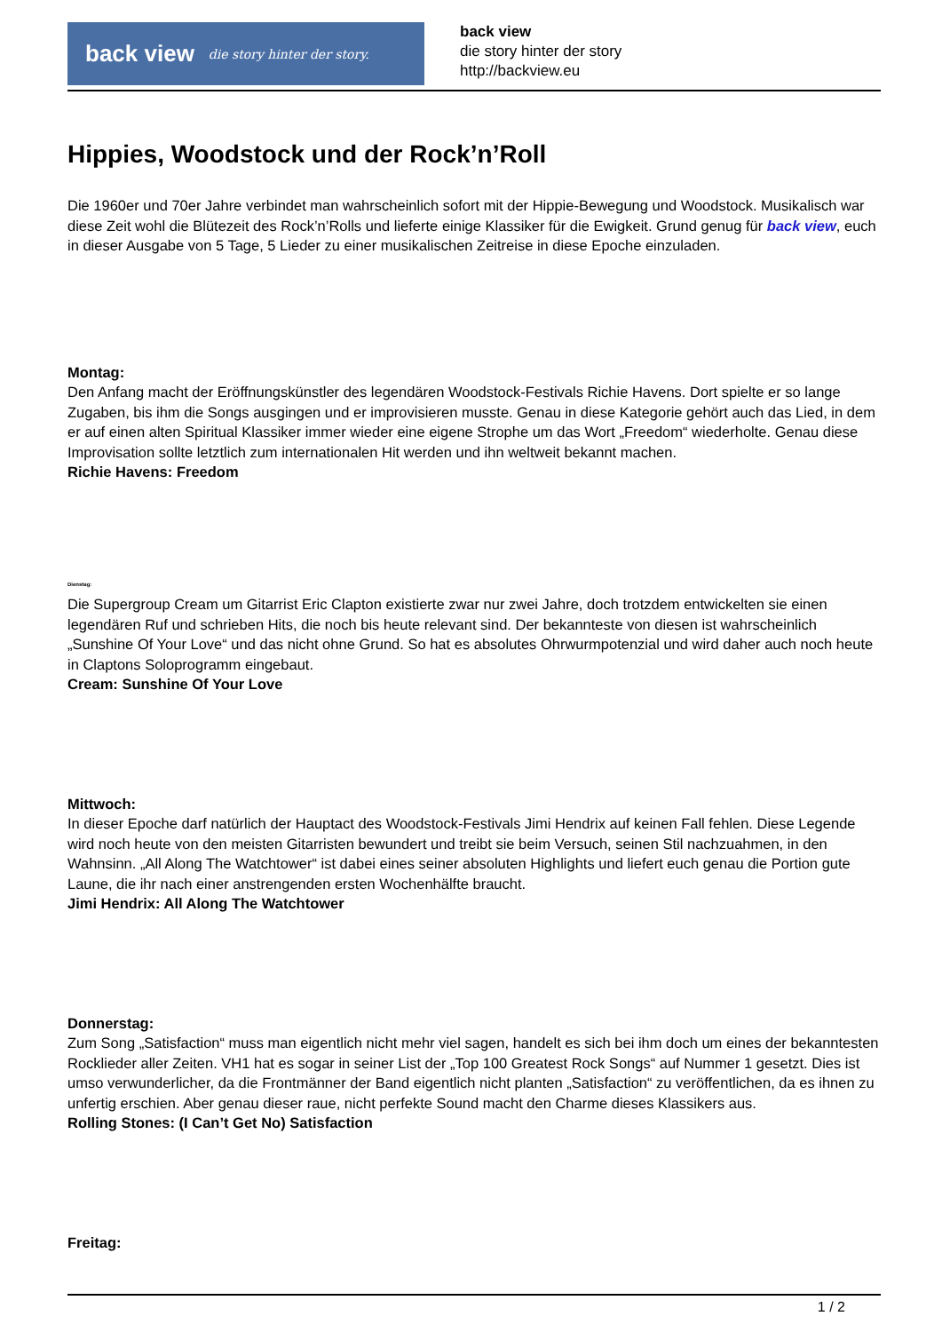back view die story hinter der story.
back view
die story hinter der story
http://backview.eu
Hippies, Woodstock und der Rock’n’Roll
Die 1960er und 70er Jahre verbindet man wahrscheinlich sofort mit der Hippie-Bewegung und Woodstock. Musikalisch war diese Zeit wohl die Blütezeit des Rock’n’Rolls und lieferte einige Klassiker für die Ewigkeit. Grund genug für back view, euch in dieser Ausgabe von 5 Tage, 5 Lieder zu einer musikalischen Zeitreise in diese Epoche einzuladen.
Montag:
Den Anfang macht der Eröffnungskünstler des legendären Woodstock-Festivals Richie Havens. Dort spielte er so lange Zugaben, bis ihm die Songs ausgingen und er improvisieren musste. Genau in diese Kategorie gehört auch das Lied, in dem er auf einen alten Spiritual Klassiker immer wieder eine eigene Strophe um das Wort „Freedom“ wiederholte. Genau diese Improvisation sollte letztlich zum internationalen Hit werden und ihn weltweit bekannt machen.
Richie Havens: Freedom
Dienstag:
Die Supergroup Cream um Gitarrist Eric Clapton existierte zwar nur zwei Jahre, doch trotzdem entwickelten sie einen legendären Ruf und schrieben Hits, die noch bis heute relevant sind. Der bekannteste von diesen ist wahrscheinlich „Sunshine Of Your Love“ und das nicht ohne Grund. So hat es absolutes Ohrwurmpotenzial und wird daher auch noch heute in Claptons Soloprogramm eingebaut.
Cream: Sunshine Of Your Love
Mittwoch:
In dieser Epoche darf natürlich der Hauptact des Woodstock-Festivals Jimi Hendrix auf keinen Fall fehlen. Diese Legende wird noch heute von den meisten Gitarristen bewundert und treibt sie beim Versuch, seinen Stil nachzuahmen, in den Wahnsinn. „All Along The Watchtower“ ist dabei eines seiner absoluten Highlights und liefert euch genau die Portion gute Laune, die ihr nach einer anstrengenden ersten Wochenhälfte braucht.
Jimi Hendrix: All Along The Watchtower
Donnerstag:
Zum Song „Satisfaction“ muss man eigentlich nicht mehr viel sagen, handelt es sich bei ihm doch um eines der bekanntesten Rocklieder aller Zeiten. VH1 hat es sogar in seiner List der „Top 100 Greatest Rock Songs“ auf Nummer 1 gesetzt. Dies ist umso verwunderlicher, da die Frontmänner der Band eigentlich nicht planten „Satisfaction“ zu veröffentlichen, da es ihnen zu unfertig erschien. Aber genau dieser raue, nicht perfekte Sound macht den Charme dieses Klassikers aus.
Rolling Stones: (I Can’t Get No) Satisfaction
Freitag:
1 / 2